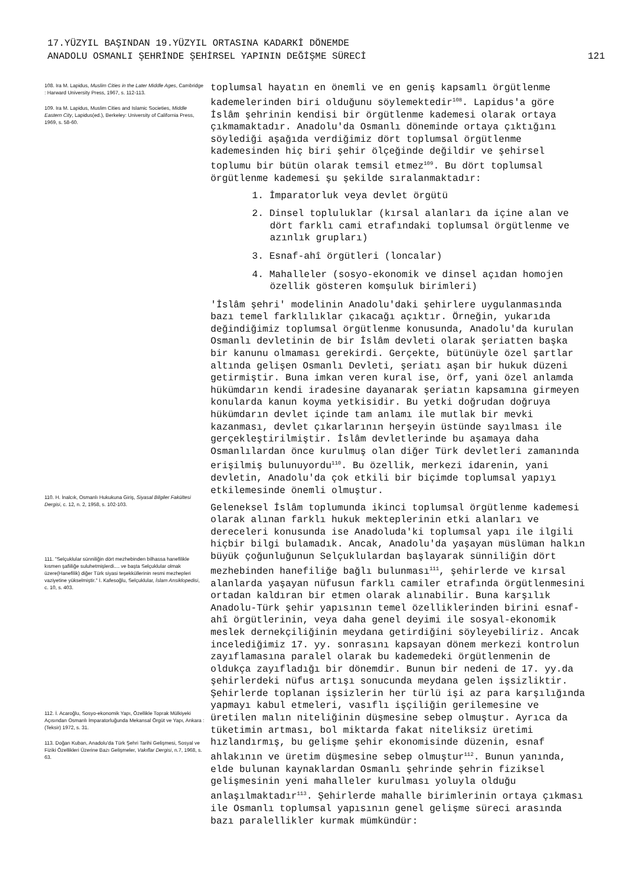17.YÜZYIL BAŞINDAN 19.YÜZYIL ORTASINA KADARKİ DÖNEMDE
ANADOLU OSMANLI ŞEHRİNDE ŞEHİRSEL YAPININ DEĞİŞME SÜRECİ
121
108. Ira M. Lapidus, Muslim Cities in the Later Middle Ages, Cambridge : Harward University Press, 1967, s. 112-113.
109. Ira M. Lapidus, Muslim Cities and Islamic Societies, Middle Eastern City, Lapidus(ed.), Berkeley: University of California Press, 1969, s. 58-60.
110. H. İnalcık, Osmanlı Hukukuna Giriş, Siyasal Bilgiler Fakültesi Dergisi, c. 12, n. 2, 1958, s. 102-103.
111. "Selçuklular sünniliğin dört mezhebinden bilhassa hanefilikle kısmen şafiiliğe suluhetmişlerdi.... ve başta Selçuklular olmak üzere(Hanefilik) diğer Türk siyasi teşekküllerinin resmi mezhepleri vaziyetine yükselmiştir." İ. Kafesoğlu, Selçuklular, İslam Ansiklopedisi, c. 10, s. 403.
112. İ. Acaroğlu, Sosyo-ekonomik Yapı, Özellikle Toprak Mülkiyeki Açısından Osmanlı İmparatorluğunda Mekansal Örgüt ve Yapı, Ankara : (Teksir) 1972, s. 31.
113. Doğan Kuban, Anadolu'da Türk Şehri Tarihi Gelişmesi, Sosyal ve Fiziki Özellikleri Üzerine Bazı Gelişmeler, Vakıflar Dergisi, n.7, 1968, s. 63.
toplumsal hayatın en önemli ve en geniş kapsamlı örgütlenme kademelerinden biri olduğunu söylemektedir<sup>108</sup>. Lapidus'a göre İslâm şehrinin kendisi bir örgütlenme kademesi olarak ortaya çıkmamaktadır. Anadolu'da Osmanlı döneminde ortaya çıktığını söylediği aşağıda verdiğimiz dört toplumsal örgütlenme kademesinden hiç biri şehir ölçeğinde değildir ve şehirsel toplumu bir bütün olarak temsil etmez<sup>109</sup>. Bu dört toplumsal örgütlenme kademesi şu şekilde sıralanmaktadır:
1. İmparatorluk veya devlet örgütü
2. Dinsel topluluklar (kırsal alanları da içine alan ve dört farklı cami etrafındaki toplumsal örgütlenme ve azınlık grupları)
3. Esnaf-ahî örgütleri (loncalar)
4. Mahalleler (sosyo-ekonomik ve dinsel açıdan homojen özellik gösteren komşuluk birimleri)
'İslâm şehri' modelinin Anadolu'daki şehirlere uygulanmasında bazı temel farklılıklar çıkacağı açıktır. Örneğin, yukarıda değindiğimiz toplumsal örgütlenme konusunda, Anadolu'da kurulan Osmanlı devletinin de bir İslâm devleti olarak şeriatten başka bir kanunu olmaması gerekirdi. Gerçekte, bütünüyle özel şartlar altında gelişen Osmanlı Devleti, şeriatı aşan bir hukuk düzeni getirmiştir. Buna imkan veren kural ise, örf, yani özel anlamda hükümdarın kendi iradesine dayanarak şeriatın kapsamına girmeyen konularda kanun koyma yetkisidir. Bu yetki doğrudan doğruya hükümdarın devlet içinde tam anlamı ile mutlak bir mevki kazanması, devlet çıkarlarının herşeyin üstünde sayılması ile gerçekleştirilmiştir. İslâm devletlerinde bu aşamaya daha Osmanlılardan önce kurulmuş olan diğer Türk devletleri zamanında erişilmiş bulunuyordu<sup>110</sup>. Bu özellik, merkezi idarenin, yani devletin, Anadolu'da çok etkili bir biçimde toplumsal yapıyı etkilemesinde önemli olmuştur.
Geleneksel İslâm toplumunda ikinci toplumsal örgütlenme kademesi olarak alınan farklı hukuk mekteplerinin etki alanları ve dereceleri konusunda ise Anadoluda'ki toplumsal yapı ile ilgili hiçbir bilgi bulamadık. Ancak, Anadolu'da yaşayan müslüman halkın büyük çoğunluğunun Selçuklulardan başlayarak sünniliğin dört mezhebinden hanefiliğe bağlı bulunması<sup>111</sup>, şehirlerde ve kırsal alanlarda yaşayan nüfusun farklı camiler etrafında örgütlenmesini ortadan kaldıran bir etmen olarak alınabilir. Buna karşılık Anadolu-Türk şehir yapısının temel özelliklerinden birini esnaf-ahî örgütlerinin, veya daha genel deyimi ile sosyal-ekonomik meslek dernekçiliğinin meydana getirdiğini söyleyebiliriz. Ancak incelediğimiz 17. yy. sonrasını kapsayan dönem merkezi kontrolun zayıflamasına paralel olarak bu kademedeki örgütlenmenin de oldukça zayıfladığı bir dönemdir. Bunun bir nedeni de 17. yy.da şehirlerdeki nüfus artışı sonucunda meydana gelen işsizliktir. Şehirlerde toplanan işsizlerin her türlü işi az para karşılığında yapmayı kabul etmeleri, vasıflı işçiliğin gerilemesine ve üretilen malın niteliğinin düşmesine sebep olmuştur. Ayrıca da tüketimin artması, bol miktarda fakat niteliksiz üretimi hızlandırmış, bu gelişme şehir ekonomisinde düzenin, esnaf ahlakının ve üretim düşmesine sebep olmuştur<sup>112</sup>. Bunun yanında, elde bulunan kaynaklardan Osmanlı şehrinde şehrin fiziksel gelişmesinin yeni mahalleler kurulması yoluyla olduğu anlaşılmaktadır<sup>113</sup>. Şehirlerde mahalle birimlerinin ortaya çıkması ile Osmanlı toplumsal yapısının genel gelişme süreci arasında bazı paralellikler kurmak mümkündür: